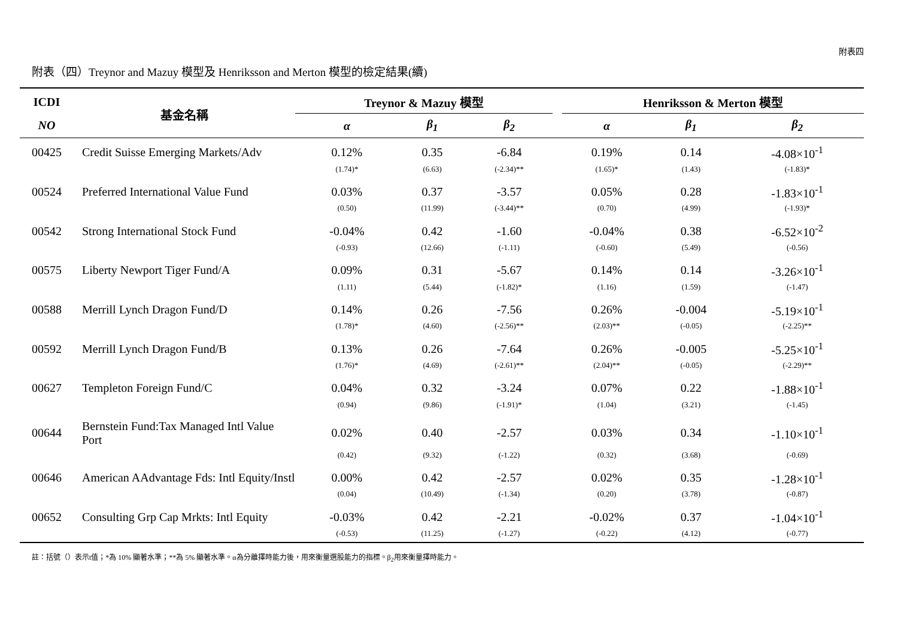附表四
附表（四）Treynor and Mazuy 模型及 Henriksson and Merton 模型的檢定結果(續)
| ICDI | 基金名稱 | Treynor & Mazuy 模型 | | | | Henriksson & Merton 模型 | | |
| --- | --- | --- | --- | --- | --- | --- | --- | --- |
| NO | | α | β<sub>1</sub> | β<sub>2</sub> | | α | β<sub>1</sub> | β<sub>2</sub> |
| 00425 | Credit Suisse Emerging Markets/Adv | 0.12% | 0.35 | -6.84 | | 0.19% | 0.14 | -4.08×10<sup>-1</sup> |
| | | (1.74)* | (6.63) | (-2.34)** | | (1.65)* | (1.43) | (-1.83)* |
| 00524 | Preferred International Value Fund | 0.03% | 0.37 | -3.57 | | 0.05% | 0.28 | -1.83×10<sup>-1</sup> |
| | | (0.50) | (11.99) | (-3.44)** | | (0.70) | (4.99) | (-1.93)* |
| 00542 | Strong International Stock Fund | -0.04% | 0.42 | -1.60 | | -0.04% | 0.38 | -6.52×10<sup>-2</sup> |
| | | (-0.93) | (12.66) | (-1.11) | | (-0.60) | (5.49) | (-0.56) |
| 00575 | Liberty Newport Tiger Fund/A | 0.09% | 0.31 | -5.67 | | 0.14% | 0.14 | -3.26×10<sup>-1</sup> |
| | | (1.11) | (5.44) | (-1.82)* | | (1.16) | (1.59) | (-1.47) |
| 00588 | Merrill Lynch Dragon Fund/D | 0.14% | 0.26 | -7.56 | | 0.26% | -0.004 | -5.19×10<sup>-1</sup> |
| | | (1.78)* | (4.60) | (-2.56)** | | (2.03)** | (-0.05) | (-2.25)** |
| 00592 | Merrill Lynch Dragon Fund/B | 0.13% | 0.26 | -7.64 | | 0.26% | -0.005 | -5.25×10<sup>-1</sup> |
| | | (1.76)* | (4.69) | (-2.61)** | | (2.04)** | (-0.05) | (-2.29)** |
| 00627 | Templeton Foreign Fund/C | 0.04% | 0.32 | -3.24 | | 0.07% | 0.22 | -1.88×10<sup>-1</sup> |
| | | (0.94) | (9.86) | (-1.91)* | | (1.04) | (3.21) | (-1.45) |
| 00644 | Bernstein Fund:Tax Managed Intl Value Port | 0.02% | 0.40 | -2.57 | | 0.03% | 0.34 | -1.10×10<sup>-1</sup> |
| | | (0.42) | (9.32) | (-1.22) | | (0.32) | (3.68) | (-0.69) |
| 00646 | American AAdvantage Fds: Intl Equity/Instl | 0.00% | 0.42 | -2.57 | | 0.02% | 0.35 | -1.28×10<sup>-1</sup> |
| | | (0.04) | (10.49) | (-1.34) | | (0.20) | (3.78) | (-0.87) |
| 00652 | Consulting Grp Cap Mrkts: Intl Equity | -0.03% | 0.42 | -2.21 | | -0.02% | 0.37 | -1.04×10<sup>-1</sup> |
| | | (-0.53) | (11.25) | (-1.27) | | (-0.22) | (4.12) | (-0.77) |
註：括號（）表示t值；*為 10% 顯著水準；**為 5% 顯著水準。α為分離擇時能力後，用來衡量選股能力的指標。β<sub>2</sub>用來衡量擇時能力。